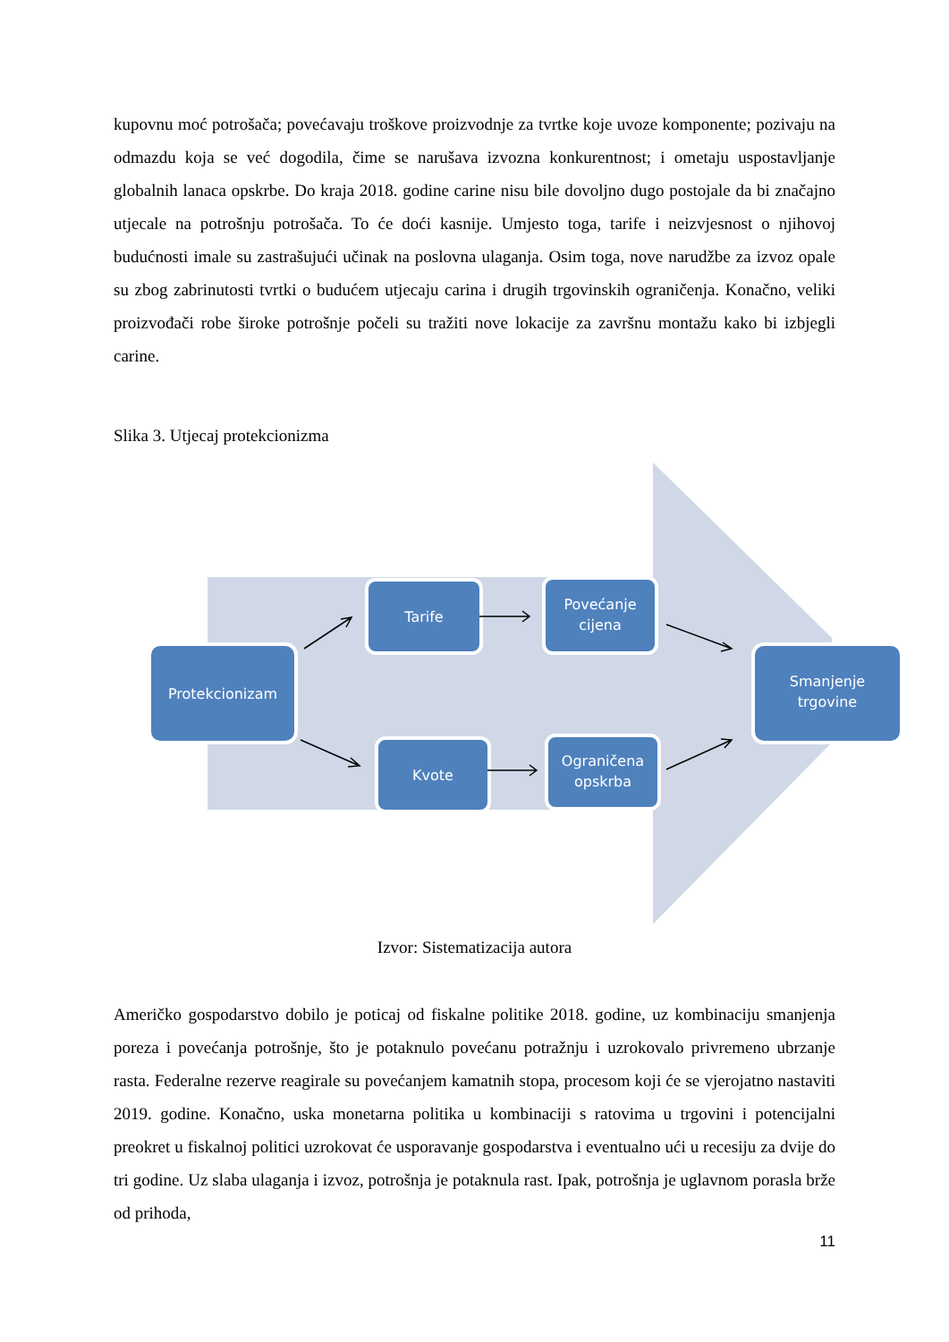kupovnu moć potrošača; povećavaju troškove proizvodnje za tvrtke koje uvoze komponente; pozivaju na odmazdu koja se već dogodila, čime se narušava izvozna konkurentnost; i ometaju uspostavljanje globalnih lanaca opskrbe. Do kraja 2018. godine carine nisu bile dovoljno dugo postojale da bi značajno utjecale na potrošnju potrošača. To će doći kasnije. Umjesto toga, tarife i neizvjesnost o njihovoj budućnosti imale su zastrašujući učinak na poslovna ulaganja. Osim toga, nove narudžbe za izvoz opale su zbog zabrinutosti tvrtki o budućem utjecaju carina i drugih trgovinskih ograničenja. Konačno, veliki proizvođači robe široke potrošnje počeli su tražiti nove lokacije za završnu montažu kako bi izbjegli carine.
Slika 3. Utjecaj protekcionizma
Protekcionizam
Tarife
Povećanje
cijena
Kvote
Ograničena
opskrba
Smanjenje
trgovine
Izvor: Sistematizacija autora
Američko gospodarstvo dobilo je poticaj od fiskalne politike 2018. godine, uz kombinaciju smanjenja poreza i povećanja potrošnje, što je potaknulo povećanu potražnju i uzrokovalo privremeno ubrzanje rasta. Federalne rezerve reagirale su povećanjem kamatnih stopa, procesom koji će se vjerojatno nastaviti 2019. godine. Konačno, uska monetarna politika u kombinaciji s ratovima u trgovini i potencijalni preokret u fiskalnoj politici uzrokovat će usporavanje gospodarstva i eventualno ući u recesiju za dvije do tri godine. Uz slaba ulaganja i izvoz, potrošnja je potaknula rast. Ipak, potrošnja je uglavnom porasla brže od prihoda,
11